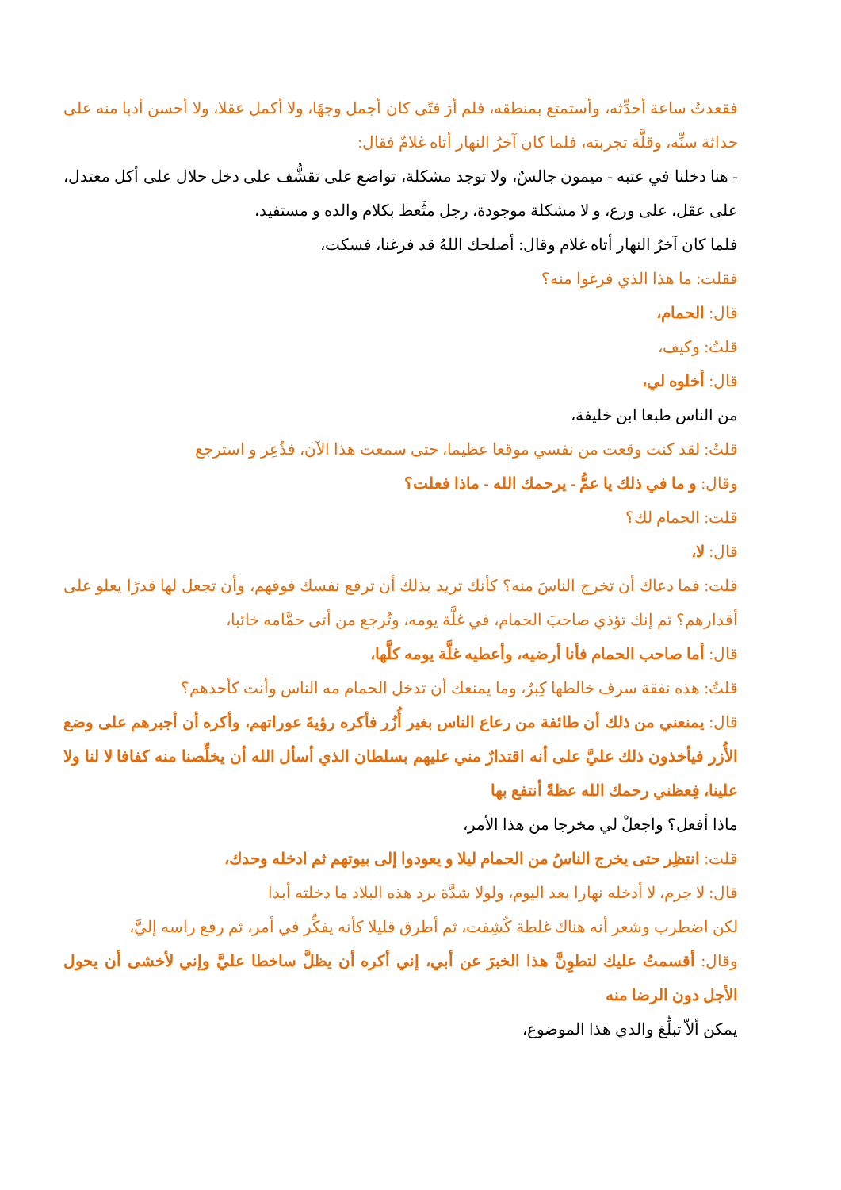فقعدتُ ساعة أحدِّثه، وأستمتع بمنطقه، فلم أرَ فتًى كان أجمل وجهًا، ولا أكمل عقلا، ولا أحسن أدبا منه على حداثة سنِّه، وقلَّة تجربته، فلما كان آخرُ النهار أتاه غلامٌ فقال:
- هنا دخلنا في عتبه - ميمون جالسٌ، ولا توجد مشكلة، تواضع على تقشُّف على دخل حلال على أكل معتدل، على عقل، على ورع، و لا مشكلة موجودة، رجل متَّعظ بكلام والده و مستفيد،
فلما كان آخرُ النهار أتاه غلام وقال: أصلحك اللهُ قد فرغنا، فسكت،
فقلت: ما هذا الذي فرغوا منه؟
قال: الحمام،
قلتُ: وكيف،
قال: أخلوه لي،
من الناس طبعا ابن خليفة،
قلتُ: لقد كنت وقعت من نفسي موقعا عظيما، حتى سمعت هذا الآن، فذُعِر و استرجع
وقال: و ما في ذلك يا عمُّ - يرحمك الله - ماذا فعلت؟
قلت: الحمام لك؟
قال: لا،
قلت: فما دعاك أن تخرج الناسَ منه؟ كأنك تريد بذلك أن ترفع نفسك فوقهم، وأن تجعل لها قدرًا يعلو على أقدارهم؟ ثم إنك تؤذي صاحبَ الحمام، في غلَّة يومه، وتُرجع من أتى حمَّامه خائبا،
قال: أما صاحب الحمام فأنا أرضيه، وأعطيه غلَّة يومه كلَّها،
قلتُ: هذه نفقة سرف خالطها كِبرٌ، وما يمنعك أن تدخل الحمام مه الناس وأنت كأحدهم؟
قال: يمنعني من ذلك أن طائفة من رعاع الناس بغير أُزُر فأكره رؤيةَ عوراتهم، وأكره أن أجبرهم على وضع الأُزر فيأخذون ذلك عليَّ على أنه اقتدارٌ مني عليهم بسلطان الذي أسأل الله أن يخلِّصنا منه كفافا لا لنا ولا علينا، فِعظني رحمك الله عظةً أنتفع بها
ماذا أفعل؟ واجعلْ لي مخرجا من هذا الأمر،
قلت: انتظِر حتى يخرج الناسُ من الحمام ليلا و يعودوا إلى بيوتهم ثم ادخله وحدك،
قال: لا جرم، لا أدخله نهارا بعد اليوم، ولولا شدَّة برد هذه البلاد ما دخلته أبدا
لكن اضطرب وشعر أنه هناك غلطة كُشِفت، ثم أطرق قليلا كأنه يفكِّر في أمر، ثم رفع راسه إليَّ،
وقال: أقسمتُ عليك لتطوِنَّ هذا الخبرَ عن أبي، إني أكره أن يظلَّ ساخطا عليَّ وإني لأخشى أن يحول الأجل دون الرضا منه
يمكن ألاّ تبلِّغ والدي هذا الموضوع،